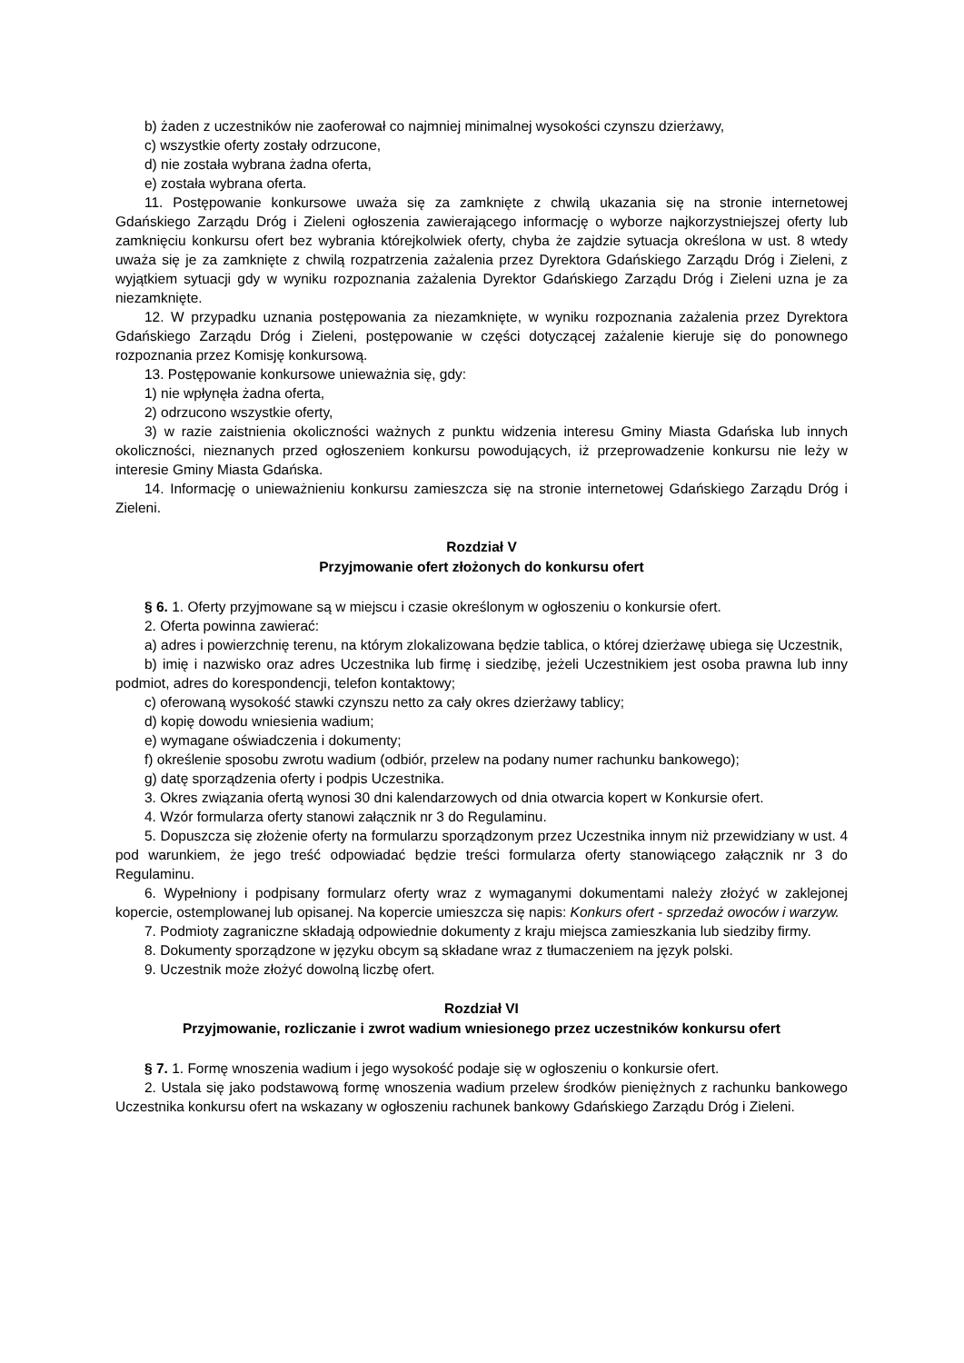b) żaden z uczestników nie zaoferował co najmniej minimalnej wysokości czynszu dzierżawy,
c) wszystkie oferty zostały odrzucone,
d) nie została wybrana żadna oferta,
e) została wybrana oferta.
11. Postępowanie konkursowe uważa się za zamknięte z chwilą ukazania się na stronie internetowej Gdańskiego Zarządu Dróg i Zieleni ogłoszenia zawierającego informację o wyborze najkorzystniejszej oferty lub zamknięciu konkursu ofert bez wybrania którejkolwiek oferty, chyba że zajdzie sytuacja określona w ust. 8 wtedy uważa się je za zamknięte z chwilą rozpatrzenia zażalenia przez Dyrektora Gdańskiego Zarządu Dróg i Zieleni, z wyjątkiem sytuacji gdy w wyniku rozpoznania zażalenia Dyrektor Gdańskiego Zarządu Dróg i Zieleni uzna je za niezamknięte.
12. W przypadku uznania postępowania za niezamknięte, w wyniku rozpoznania zażalenia przez Dyrektora Gdańskiego Zarządu Dróg i Zieleni, postępowanie w części dotyczącej zażalenie kieruje się do ponownego rozpoznania przez Komisję konkursową.
13. Postępowanie konkursowe unieważnia się, gdy:
1) nie wpłynęła żadna oferta,
2) odrzucono wszystkie oferty,
3) w razie zaistnienia okoliczności ważnych z punktu widzenia interesu Gminy Miasta Gdańska lub innych okoliczności, nieznanych przed ogłoszeniem konkursu powodujących, iż przeprowadzenie konkursu nie leży w interesie Gminy Miasta Gdańska.
14. Informację o unieważnieniu konkursu zamieszcza się na stronie internetowej Gdańskiego Zarządu Dróg i Zieleni.
Rozdział V
Przyjmowanie ofert złożonych do konkursu ofert
§ 6. 1. Oferty przyjmowane są w miejscu i czasie określonym w ogłoszeniu o konkursie ofert.
2. Oferta powinna zawierać:
a) adres i powierzchnię terenu, na którym zlokalizowana będzie tablica, o której dzierżawę ubiega się Uczestnik,
b) imię i nazwisko oraz adres Uczestnika lub firmę i siedzibę, jeżeli Uczestnikiem jest osoba prawna lub inny podmiot, adres do korespondencji, telefon kontaktowy;
c) oferowaną wysokość stawki czynszu netto za cały okres dzierżawy tablicy;
d) kopię dowodu wniesienia wadium;
e) wymagane oświadczenia i dokumenty;
f) określenie sposobu zwrotu wadium (odbiór, przelew na podany numer rachunku bankowego);
g) datę sporządzenia oferty i podpis Uczestnika.
3. Okres związania ofertą wynosi 30 dni kalendarzowych od dnia otwarcia kopert w Konkursie ofert.
4. Wzór formularza oferty stanowi załącznik nr 3 do Regulaminu.
5. Dopuszcza się złożenie oferty na formularzu sporządzonym przez Uczestnika innym niż przewidziany w ust. 4 pod warunkiem, że jego treść odpowiadać będzie treści formularza oferty stanowiącego załącznik nr 3 do Regulaminu.
6. Wypełniony i podpisany formularz oferty wraz z wymaganymi dokumentami należy złożyć w zaklejonej kopercie, ostemplowanej lub opisanej. Na kopercie umieszcza się napis: Konkurs ofert - sprzedaż owoców i warzyw.
7. Podmioty zagraniczne składają odpowiednie dokumenty z kraju miejsca zamieszkania lub siedziby firmy.
8. Dokumenty sporządzone w języku obcym są składane wraz z tłumaczeniem na język polski.
9. Uczestnik może złożyć dowolną liczbę ofert.
Rozdział VI
Przyjmowanie, rozliczanie i zwrot wadium wniesionego przez uczestników konkursu ofert
§ 7. 1. Formę wnoszenia wadium i jego wysokość podaje się w ogłoszeniu o konkursie ofert.
2. Ustala się jako podstawową formę wnoszenia wadium przelew środków pieniężnych z rachunku bankowego Uczestnika konkursu ofert na wskazany w ogłoszeniu rachunek bankowy Gdańskiego Zarządu Dróg i Zieleni.